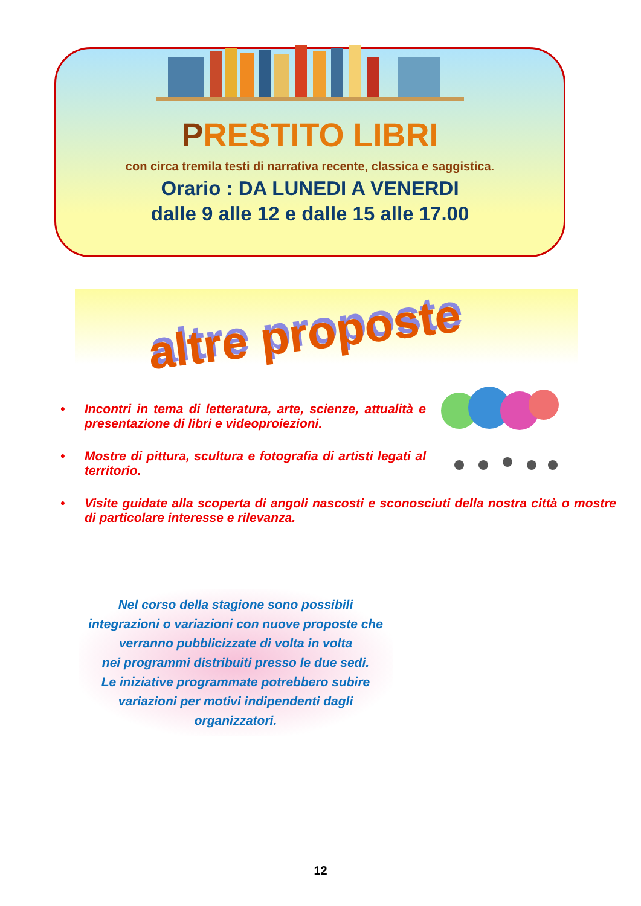PRESTITO LIBRI
con circa tremila testi di narrativa recente, classica e saggistica.
Orario : DA LUNEDI A VENERDI
dalle 9 alle 12 e dalle 15 alle 17.00
altre proposte
• Incontri in tema di letteratura, arte, scienze, attualità e presentazione di libri e videoproiezioni.
• Mostre di pittura, scultura e fotografia di artisti legati al territorio.
• Visite guidate alla scoperta di angoli nascosti e sconosciuti della nostra città o mostre di particolare interesse e rilevanza.
Nel corso della stagione sono possibili
integrazioni o variazioni con nuove proposte che
verranno pubblicizzate di volta in volta
nei programmi distribuiti presso le due sedi.
Le iniziative programmate potrebbero subire
variazioni per motivi indipendenti dagli
organizzatori.
12